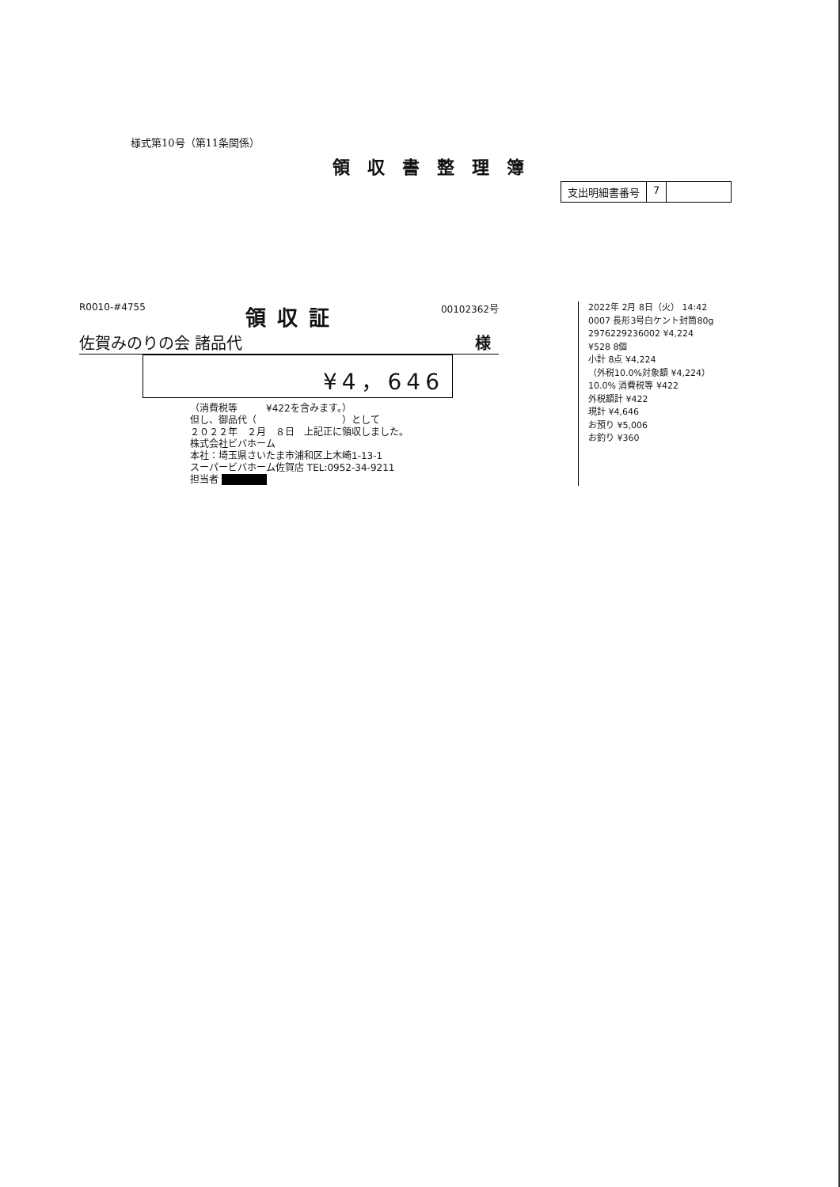様式第10号（第11条関係）
領収書整理簿
支出明細書番号 7
R0010-#4755 領収証 00102362号
佐賀みのりの会 諸品代 様
¥4，646
（消費税等　　　¥422を含みます。）
但し、御品代（　　　　　　　　　）として
２０２２年　２月　８日　上記正に領収しました。
株式会社ビバホーム
本社：埼玉県さいたま市浦和区上木崎1-13-1
スーパービバホーム佐賀店 TEL:0952-34-9211
担当者 ■■■■■
2022年 2月 8日（火） 14:42
0007 長形3号白ケント封筒80g
2976229236002 ¥4,224
¥528 8個
小計 8点 ¥4,224
（外税10.0%対象額 ¥4,224）
10.0% 消費税等 ¥422
外税額計 ¥422
現計 ¥4,646
お預り ¥5,006
お釣り ¥360